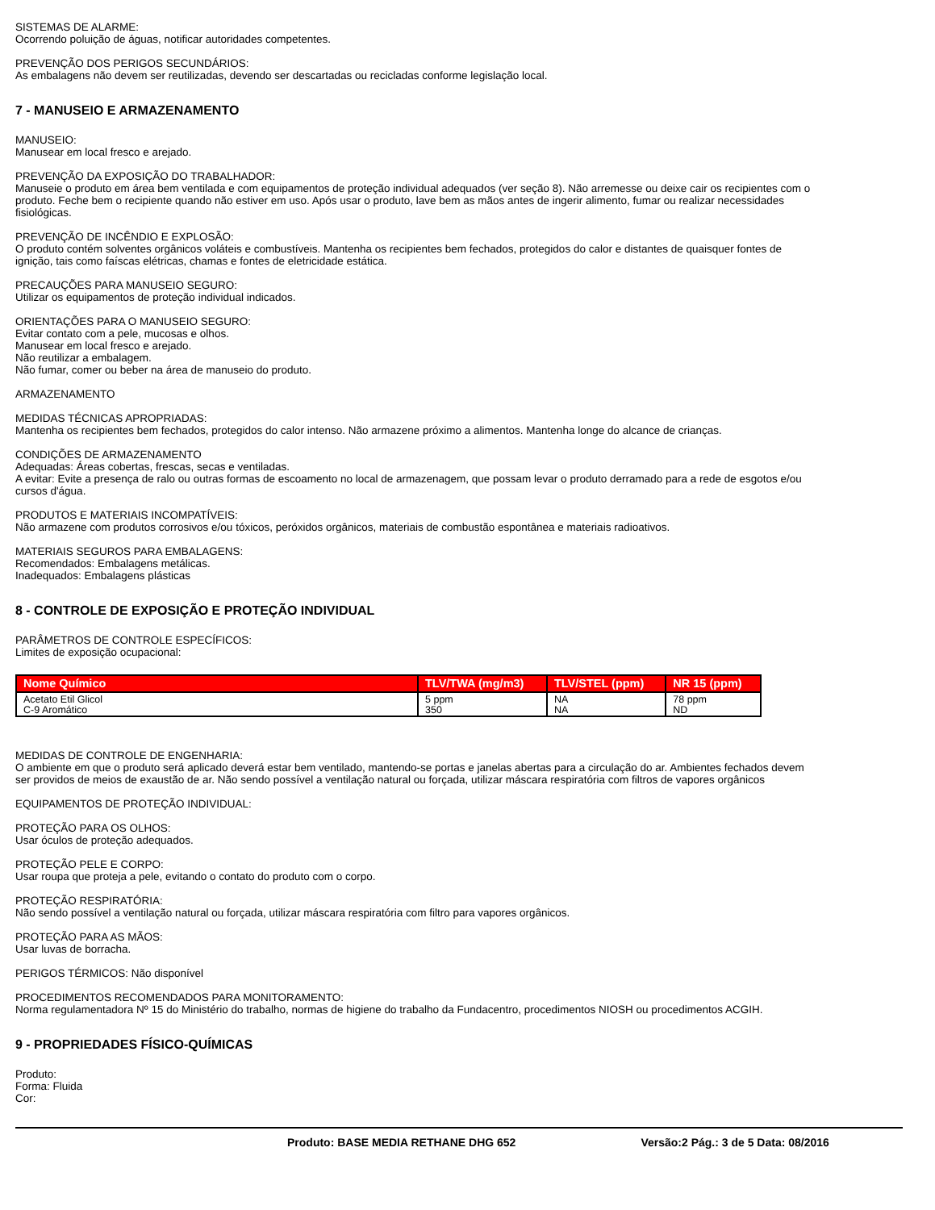SISTEMAS DE ALARME:
Ocorrendo poluição de águas, notificar autoridades competentes.
PREVENÇÃO DOS PERIGOS SECUNDÁRIOS:
As embalagens não devem ser reutilizadas, devendo ser descartadas ou recicladas conforme legislação local.
7 - MANUSEIO E ARMAZENAMENTO
MANUSEIO:
Manusear em local fresco e arejado.
PREVENÇÃO DA EXPOSIÇÃO DO TRABALHADOR:
Manuseie o produto em área bem ventilada e com equipamentos de proteção individual adequados (ver seção 8). Não arremesse ou deixe cair os recipientes com o produto. Feche bem o recipiente quando não estiver em uso. Após usar o produto, lave bem as mãos antes de ingerir alimento, fumar ou realizar necessidades fisiológicas.
PREVENÇÃO DE INCÊNDIO E EXPLOSÃO:
O produto contém solventes orgânicos voláteis e combustíveis. Mantenha os recipientes bem fechados, protegidos do calor e distantes de quaisquer fontes de ignição, tais como faíscas elétricas, chamas e fontes de eletricidade estática.
PRECAUÇÕES PARA MANUSEIO SEGURO:
Utilizar os equipamentos de proteção individual indicados.
ORIENTAÇÕES PARA O MANUSEIO SEGURO:
Evitar contato com a pele, mucosas e olhos.
Manusear em local fresco e arejado.
Não reutilizar a embalagem.
Não fumar, comer ou beber na área de manuseio do produto.
ARMAZENAMENTO
MEDIDAS TÉCNICAS APROPRIADAS:
Mantenha os recipientes bem fechados, protegidos do calor intenso. Não armazene próximo a alimentos. Mantenha longe do alcance de crianças.
CONDIÇÕES DE ARMAZENAMENTO
Adequadas: Áreas cobertas, frescas, secas e ventiladas.
A evitar: Evite a presença de ralo ou outras formas de escoamento no local de armazenagem, que possam levar o produto derramado para a rede de esgotos e/ou cursos d'água.
PRODUTOS E MATERIAIS INCOMPATÍVEIS:
Não armazene com produtos corrosivos e/ou tóxicos, peróxidos orgânicos, materiais de combustão espontânea e materiais radioativos.
MATERIAIS SEGUROS PARA EMBALAGENS:
Recomendados: Embalagens metálicas.
Inadequados: Embalagens plásticas
8 - CONTROLE DE EXPOSIÇÃO E PROTEÇÃO INDIVIDUAL
PARÂMETROS DE CONTROLE ESPECÍFICOS:
Limites de exposição ocupacional:
| Nome Químico | TLV/TWA (mg/m3) | TLV/STEL (ppm) | NR 15 (ppm) |
| --- | --- | --- | --- |
| Acetato Etil Glicol C-9 Aromático | 5 ppm 350 | NA NA | 78 ppm ND |
MEDIDAS DE CONTROLE DE ENGENHARIA:
O ambiente em que o produto será aplicado deverá estar bem ventilado, mantendo-se portas e janelas abertas para a circulação do ar. Ambientes fechados devem ser providos de meios de exaustão de ar. Não sendo possível a ventilação natural ou forçada, utilizar máscara respiratória com filtros de vapores orgânicos
EQUIPAMENTOS DE PROTEÇÃO INDIVIDUAL:
PROTEÇÃO PARA OS OLHOS:
Usar óculos de proteção adequados.
PROTEÇÃO PELE E CORPO:
Usar roupa que proteja a pele, evitando o contato do produto com o corpo.
PROTEÇÃO RESPIRATÓRIA:
Não sendo possível a ventilação natural ou forçada, utilizar máscara respiratória com filtro para vapores orgânicos.
PROTEÇÃO PARA AS MÃOS:
Usar luvas de borracha.
PERIGOS TÉRMICOS: Não disponível
PROCEDIMENTOS RECOMENDADOS PARA MONITORAMENTO:
Norma regulamentadora Nº 15 do Ministério do trabalho, normas de higiene do trabalho da Fundacentro, procedimentos NIOSH ou procedimentos ACGIH.
9 - PROPRIEDADES FÍSICO-QUÍMICAS
Produto:
Forma: Fluida
Cor:
Produto: BASE MEDIA RETHANE DHG 652 Versão:2 Pág.: 3 de 5 Data: 08/2016